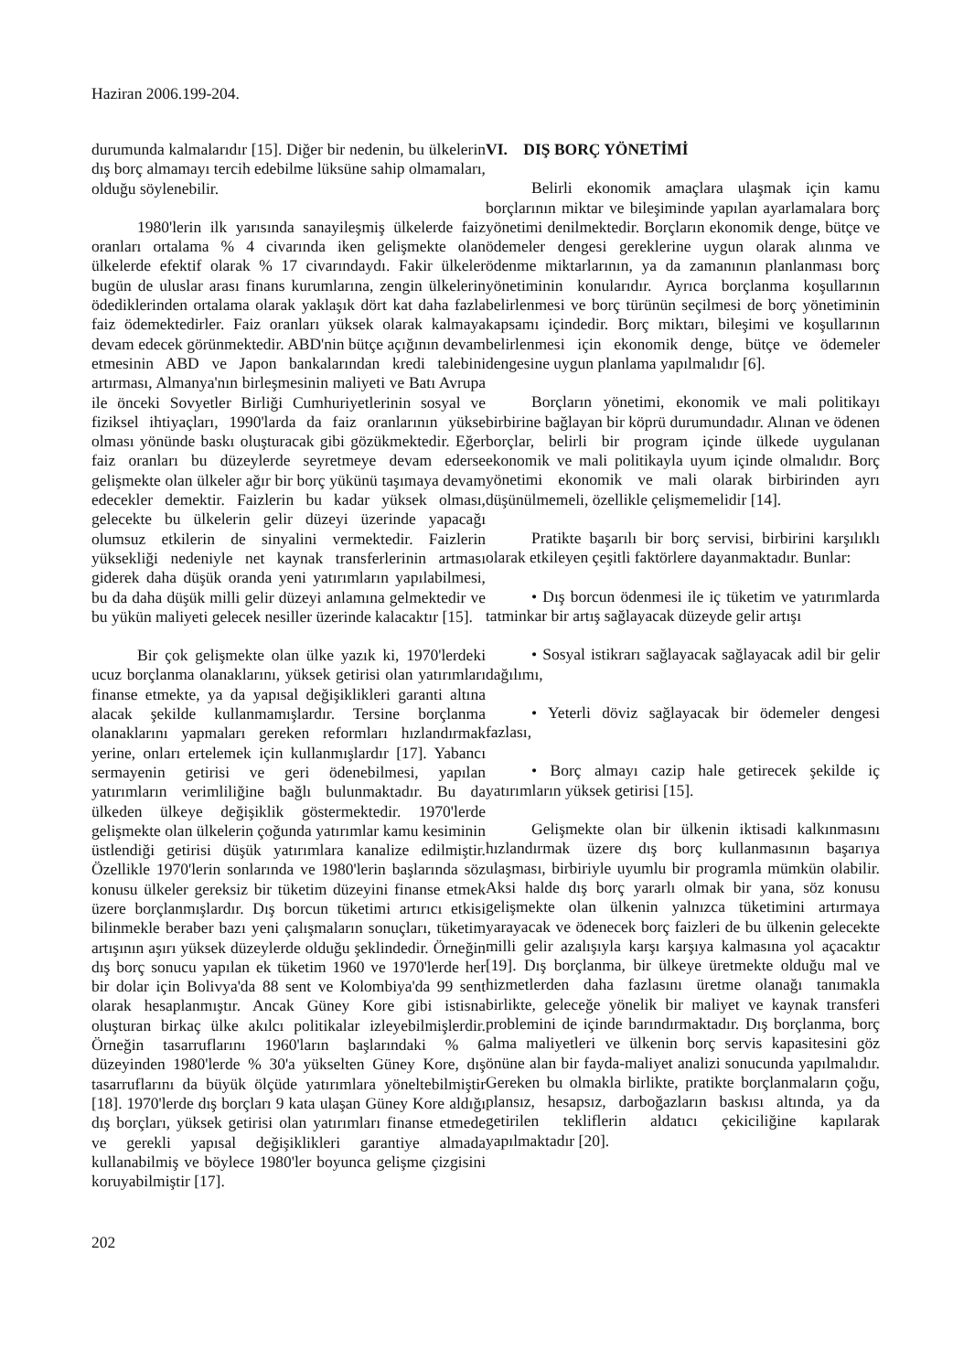Haziran 2006.199-204.
durumunda kalmalarıdır [15]. Diğer bir nedenin, bu ülkelerin dış borç almamayı tercih edebilme lüksüne sahip olmamaları, olduğu söylenebilir.
1980'lerin ilk yarısında sanayileşmiş ülkelerde faiz oranları ortalama % 4 civarında iken gelişmekte olan ülkelerde efektif olarak % 17 civarındaydı. Fakir ülkeler bugün de uluslar arası finans kurumlarına, zengin ülkelerin ödediklerinden ortalama olarak yaklaşık dört kat daha fazla faiz ödemektedirler. Faiz oranları yüksek olarak kalmaya devam edecek görünmektedir. ABD'nin bütçe açığının devam etmesinin ABD ve Japon bankalarından kredi talebini artırması, Almanya'nın birleşmesinin maliyeti ve Batı Avrupa ile önceki Sovyetler Birliği Cumhuriyetlerinin sosyal ve fiziksel ihtiyaçları, 1990'larda da faiz oranlarının yükse olması yönünde baskı oluşturacak gibi gözükmektedir. Eğer faiz oranları bu düzeylerde seyretmeye devam ederse gelişmekte olan ülkeler ağır bir borç yükünü taşımaya devam edecekler demektir. Faizlerin bu kadar yüksek olması, gelecekte bu ülkelerin gelir düzeyi üzerinde yapacağı olumsuz etkilerin de sinyalini vermektedir. Faizlerin yüksekliği nedeniyle net kaynak transferlerinin artması giderek daha düşük oranda yeni yatırımların yapılabilmesi, bu da daha düşük milli gelir düzeyi anlamına gelmektedir ve bu yükün maliyeti gelecek nesiller üzerinde kalacaktır [15].
Bir çok gelişmekte olan ülke yazık ki, 1970'lerdeki ucuz borçlanma olanaklarını, yüksek getirisi olan yatırımları finanse etmekte, ya da yapısal değişiklikleri garanti altına alacak şekilde kullanmamışlardır. Tersine borçlanma olanaklarını yapmaları gereken reformları hızlandırmak yerine, onları ertelemek için kullanmışlardır [17]. Yabancı sermayenin getirisi ve geri ödenebilmesi, yapılan yatırımların verimliliğine bağlı bulunmaktadır. Bu da ülkeden ülkeye değişiklik göstermektedir. 1970'lerde gelişmekte olan ülkelerin çoğunda yatırımlar kamu kesiminin üstlendiği getirisi düşük yatırımlara kanalize edilmiştir. Özellikle 1970'lerin sonlarında ve 1980'lerin başlarında söz konusu ülkeler gereksiz bir tüketim düzeyini finanse etmek üzere borçlanmışlardır. Dış borcun tüketimi artırıcı etkisi bilinmekle beraber bazı yeni çalışmaların sonuçları, tüketim artışının aşırı yüksek düzeylerde olduğu şeklindedir. Örneğin dış borç sonucu yapılan ek tüketim 1960 ve 1970'lerde her bir dolar için Bolivya'da 88 sent ve Kolombiya'da 99 sent olarak hesaplanmıştır. Ancak Güney Kore gibi istisna oluşturan birkaç ülke akılcı politikalar izleyebilmişlerdir. Örneğin tasarruflarını 1960'ların başlarındaki % 6 düzeyinden 1980'lerde % 30'a yükselten Güney Kore, dış tasarruflarını da büyük ölçüde yatırımlara yöneltebilmiştir [18]. 1970'lerde dış borçları 9 kata ulaşan Güney Kore aldığı dış borçları, yüksek getirisi olan yatırımları finanse etmede ve gerekli yapısal değişiklikleri garantiye almada kullanabilmiş ve böylece 1980'ler boyunca gelişme çizgisini koruyabilmiştir [17].
VI. DIŞ BORÇ YÖNETİMİ
Belirli ekonomik amaçlara ulaşmak için kamu borçlarının miktar ve bileşiminde yapılan ayarlamalara borç yönetimi denilmektedir. Borçların ekonomik denge, bütçe ve ödemeler dengesi gereklerine uygun olarak alınma ve ödenme miktarlarının, ya da zamanının planlanması borç yönetiminin konularıdır. Ayrıca borçlanma koşullarının belirlenmesi ve borç türünün seçilmesi de borç yönetiminin kapsamı içindedir. Borç miktarı, bileşimi ve koşullarının belirlenmesi için ekonomik denge, bütçe ve ödemeler dengesine uygun planlama yapılmalıdır [6].
Borçların yönetimi, ekonomik ve mali politikayı birbirine bağlayan bir köprü durumundadır. Alınan ve ödenen borçlar, belirli bir program içinde ülkede uygulanan ekonomik ve mali politikayla uyum içinde olmalıdır. Borç yönetimi ekonomik ve mali olarak birbirinden ayrı düşünülmemeli, özellikle çelişmemelidir [14].
Pratikte başarılı bir borç servisi, birbirini karşılıklı olarak etkileyen çeşitli faktörlere dayanmaktadır. Bunlar:
• Dış borcun ödenmesi ile iç tüketim ve yatırımlarda tatminkar bir artış sağlayacak düzeyde gelir artışı
• Sosyal istikrarı sağlayacak sağlayacak adil bir gelir dağılımı,
• Yeterli döviz sağlayacak bir ödemeler dengesi fazlası,
• Borç almayı cazip hale getirecek şekilde iç yatırımların yüksek getirisi [15].
Gelişmekte olan bir ülkenin iktisadi kalkınmasını hızlandırmak üzere dış borç kullanmasının başarıya ulaşması, birbiriyle uyumlu bir programla mümkün olabilir. Aksi halde dış borç yararlı olmak bir yana, söz konusu gelişmekte olan ülkenin yalnızca tüketimini artırmaya yarayacak ve ödenecek borç faizleri de bu ülkenin gelecekte milli gelir azalışıyla karşı karşıya kalmasına yol açacaktır [19]. Dış borçlanma, bir ülkeye üretmekte olduğu mal ve hizmetlerden daha fazlasını üretme olanağı tanımakla birlikte, geleceğe yönelik bir maliyet ve kaynak transferi problemini de içinde barındırmaktadır. Dış borçlanma, borç alma maliyetleri ve ülkenin borç servis kapasitesini göz önüne alan bir fayda-maliyet analizi sonucunda yapılmalıdır. Gereken bu olmakla birlikte, pratikte borçlanmaların çoğu, plansız, hesapsız, darboğazların baskısı altında, ya da getirilen tekliflerin aldatıcı çekiciliğine kapılarak yapılmaktadır [20].
202